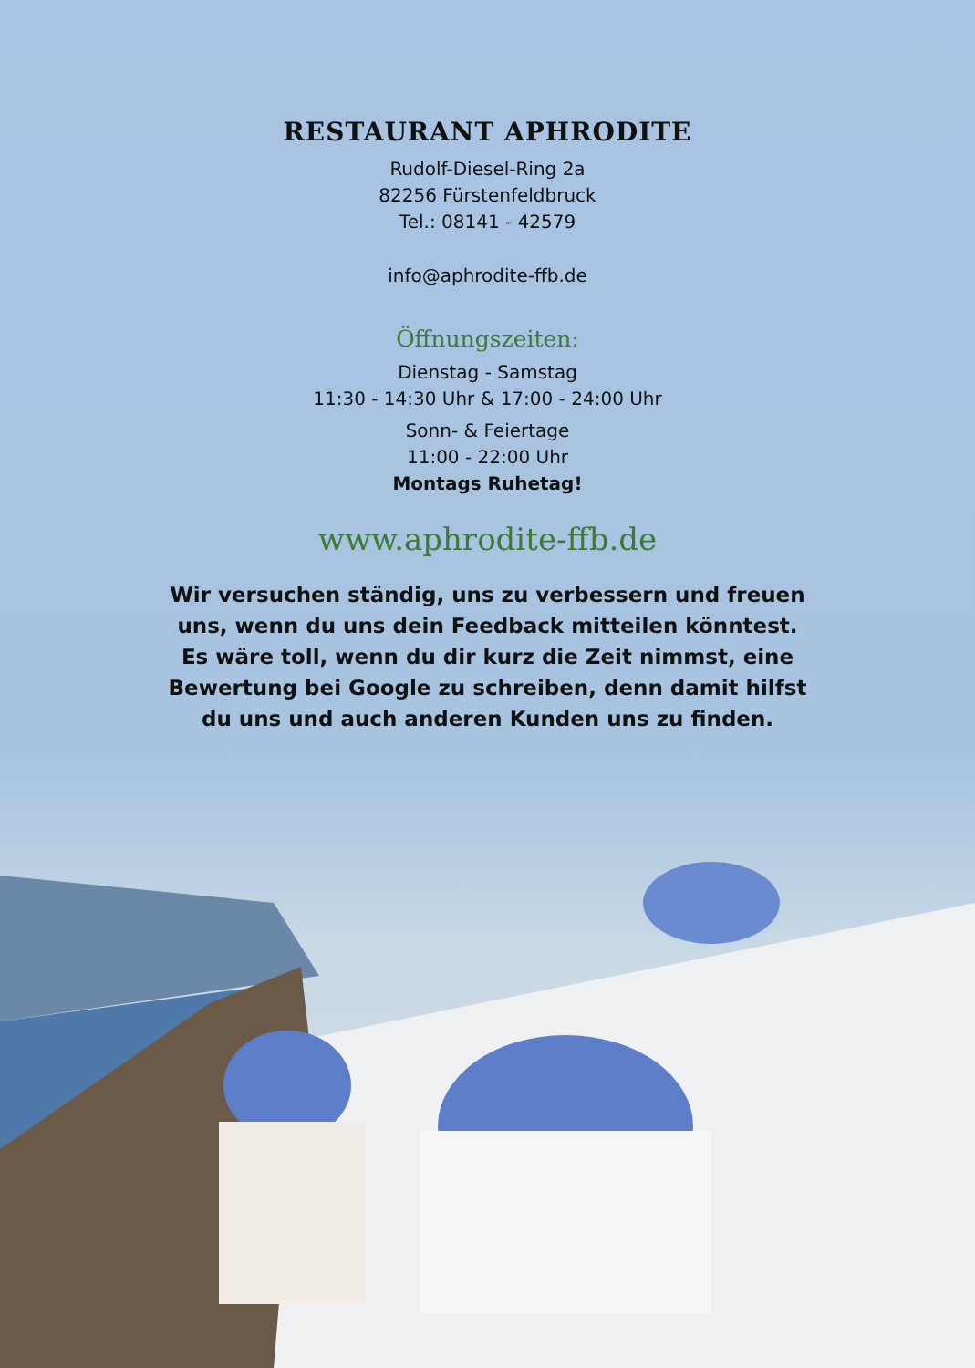RESTAURANT APHRODITE
Rudolf-Diesel-Ring 2a
82256 Fürstenfeldbruck
Tel.: 08141 - 42579
info@aphrodite-ffb.de
Öffnungszeiten:
Dienstag - Samstag
11:30 - 14:30 Uhr & 17:00 - 24:00 Uhr
Sonn- & Feiertage
11:00 - 22:00 Uhr
Montags Ruhetag!
www.aphrodite-ffb.de
Wir versuchen ständig, uns zu verbessern und freuen uns, wenn du uns dein Feedback mitteilen könntest. Es wäre toll, wenn du dir kurz die Zeit nimmst, eine Bewertung bei Google zu schreiben, denn damit hilfst du uns und auch anderen Kunden uns zu finden.